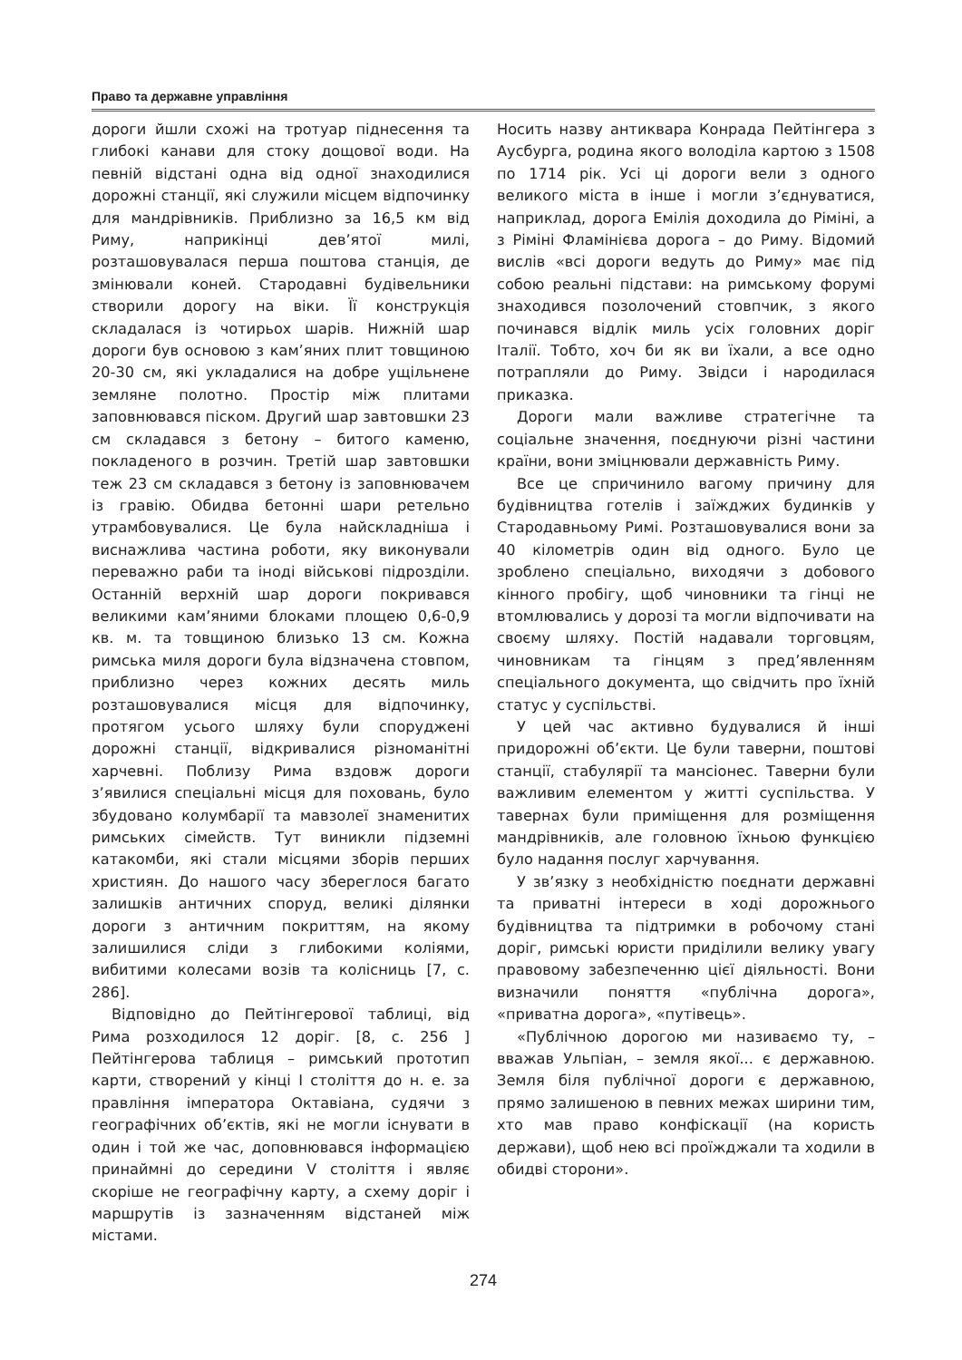Право та державне управління
дороги йшли схожі на тротуар піднесення та глибокі канави для стоку дощової води. На певній відстані одна від одної знаходилися дорожні станції, які служили місцем відпочинку для мандрівників. Приблизно за 16,5 км від Риму, наприкінці дев’ятої милі, розташовувалася перша поштова станція, де змінювали коней. Стародавні будівельники створили дорогу на віки. Її конструкція складалася із чотирьох шарів. Нижній шар дороги був основою з кам’яних плит товщиною 20-30 см, які укладалися на добре ущільнене земляне полотно. Простір між плитами заповнювався піском. Другий шар завтовшки 23 см складався з бетону – битого каменю, покладеного в розчин. Третій шар завтовшки теж 23 см складався з бетону із заповнювачем із гравію. Обидва бетонні шари ретельно утрамбовувалися. Це була найскладніша і виснажлива частина роботи, яку виконували переважно раби та іноді військові підрозділи. Останній верхній шар дороги покривався великими кам’яними блоками площею 0,6-0,9 кв. м. та товщиною близько 13 см. Кожна римська миля дороги була відзначена стовпом, приблизно через кожних десять миль розташовувалися місця для відпочинку, протягом усього шляху були споруджені дорожні станції, відкривалися різноманітні харчевні. Поблизу Рима вздовж дороги з’явилися спеціальні місця для поховань, було збудовано колумбарії та мавзолеї знаменитих римських сімейств. Тут виникли підземні катакомби, які стали місцями зборів перших християн. До нашого часу збереглося багато залишків античних споруд, великі ділянки дороги з античним покриттям, на якому залишилися сліди з глибокими коліями, вибитими колесами возів та колісниць [7, с. 286].
Відповідно до Пейтінгерової таблиці, від Рима розходилося 12 доріг. [8, с. 256 ] Пейтінгерова таблиця – римський прототип карти, створений у кінці I століття до н. е. за правління імператора Октавіана, судячи з географічних об’єктів, які не могли існувати в один і той же час, доповнювався інформацією принаймні до середини V століття і являє скоріше не географічну карту, а схему доріг і маршрутів із зазначенням відстаней між містами.
Носить назву антиквара Конрада Пейтінгера з Аусбурга, родина якого володіла картою з 1508 по 1714 рік. Усі ці дороги вели з одного великого міста в інше і могли з’єднуватися, наприклад, дорога Емілія доходила до Ріміні, а з Ріміні Фламінієва дорога – до Риму. Відомий вислів «всі дороги ведуть до Риму» має під собою реальні підстави: на римському форумі знаходився позолочений стовпчик, з якого починався відлік миль усіх головних доріг Італії. Тобто, хоч би як ви їхали, а все одно потрапляли до Риму. Звідси і народилася приказка.
Дороги мали важливе стратегічне та соціальне значення, поєднуючи різні частини країни, вони зміцнювали державність Риму.
Все це спричинило вагому причину для будівництва готелів і заїжджих будинків у Стародавньому Римі. Розташовувалися вони за 40 кілометрів один від одного. Було це зроблено спеціально, виходячи з добового кінного пробігу, щоб чиновники та гінці не втомлювались у дорозі та могли відпочивати на своєму шляху. Постій надавали торговцям, чиновникам та гінцям з пред’явленням спеціального документа, що свідчить про їхній статус у суспільстві.
У цей час активно будувалися й інші придорожні об’єкти. Це були таверни, поштові станції, стабулярії та мансіонес. Таверни були важливим елементом у житті суспільства. У тавернах були приміщення для розміщення мандрівників, але головною їхньою функцією було надання послуг харчування.
У зв’язку з необхідністю поєднати державні та приватні інтереси в ході дорожнього будівництва та підтримки в робочому стані доріг, римські юристи приділили велику увагу правовому забезпеченню цієї діяльності. Вони визначили поняття «публічна дорога», «приватна дорога», «путівець».
«Публічною дорогою ми називаємо ту, – вважав Ульпіан, – земля якої... є державною. Земля біля публічної дороги є державною, прямо залишеною в певних межах ширини тим, хто мав право конфіскації (на користь держави), щоб нею всі проїжджали та ходили в обидві сторони».
274